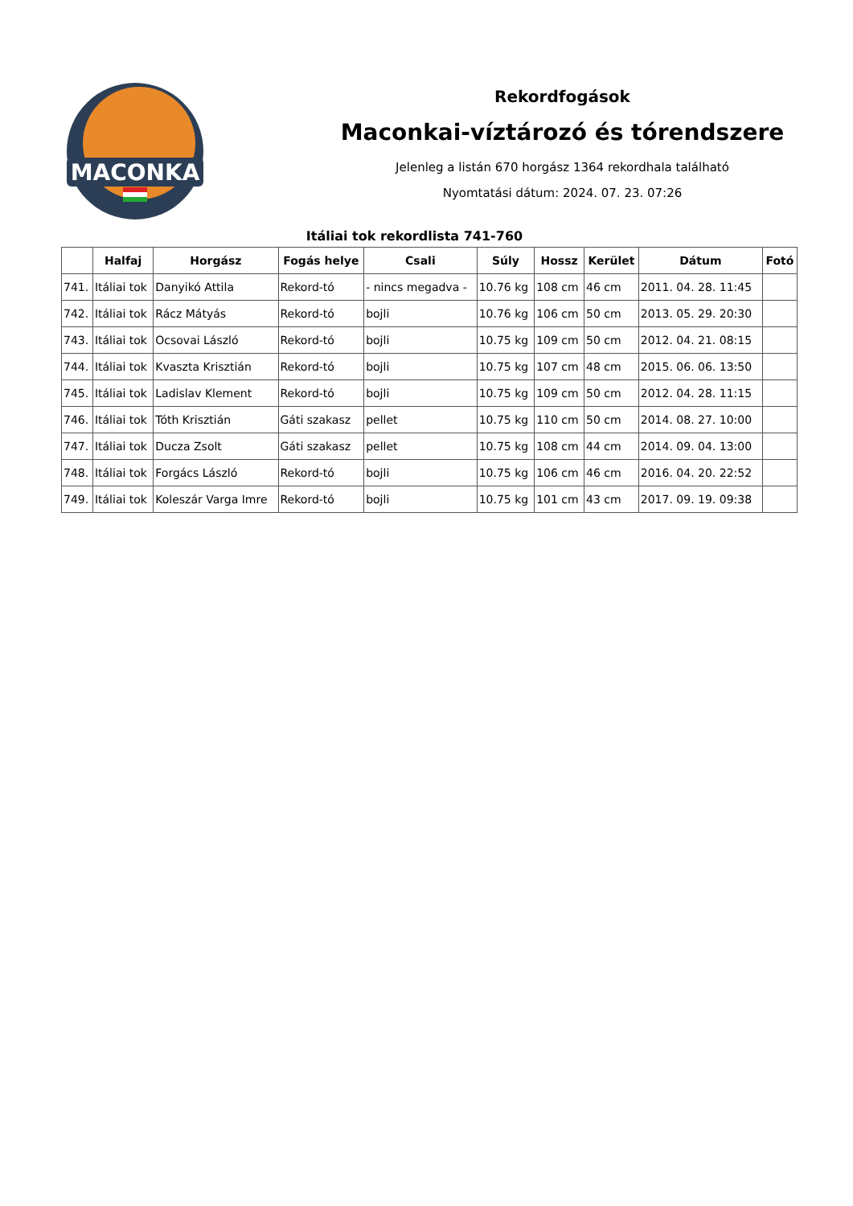MACONKA
Rekordfogások
Maconkai-víztározó és tórendszere
Jelenleg a listán 670 horgász 1364 rekordhala található
Nyomtatási dátum: 2024. 07. 23. 07:26
Itáliai tok rekordlista 741-760
| | Halfaj | Horgász | Fogás helye | Csali | Súly | Hossz | Kerület | Dátum | Fotó |
| --- | --- | --- | --- | --- | --- | --- | --- | --- | --- |
| 741. | Itáliai tok | Danyikó Attila | Rekord-tó | - nincs megadva - | 10.76 kg | 108 cm | 46 cm | 2011. 04. 28. 11:45 | |
| 742. | Itáliai tok | Rácz Mátyás | Rekord-tó | bojli | 10.76 kg | 106 cm | 50 cm | 2013. 05. 29. 20:30 | |
| 743. | Itáliai tok | Ocsovai László | Rekord-tó | bojli | 10.75 kg | 109 cm | 50 cm | 2012. 04. 21. 08:15 | |
| 744. | Itáliai tok | Kvaszta Krisztián | Rekord-tó | bojli | 10.75 kg | 107 cm | 48 cm | 2015. 06. 06. 13:50 | |
| 745. | Itáliai tok | Ladislav Klement | Rekord-tó | bojli | 10.75 kg | 109 cm | 50 cm | 2012. 04. 28. 11:15 | |
| 746. | Itáliai tok | Tóth Krisztián | Gáti szakasz | pellet | 10.75 kg | 110 cm | 50 cm | 2014. 08. 27. 10:00 | |
| 747. | Itáliai tok | Ducza Zsolt | Gáti szakasz | pellet | 10.75 kg | 108 cm | 44 cm | 2014. 09. 04. 13:00 | |
| 748. | Itáliai tok | Forgács László | Rekord-tó | bojli | 10.75 kg | 106 cm | 46 cm | 2016. 04. 20. 22:52 | |
| 749. | Itáliai tok | Koleszár Varga Imre | Rekord-tó | bojli | 10.75 kg | 101 cm | 43 cm | 2017. 09. 19. 09:38 | |